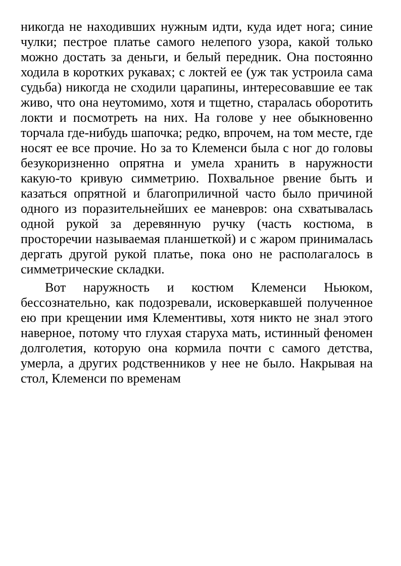никогда не находивших нужным идти, куда идет нога; синие чулки; пестрое платье самого нелепого узора, какой только можно достать за деньги, и белый передник. Она постоянно ходила в коротких рукавах; с локтей ее (уж так устроила сама судьба) никогда не сходили царапины, интересовавшие ее так живо, что она неутомимо, хотя и тщетно, старалась оборотить локти и посмотреть на них. На голове у нее обыкновенно торчала где-нибудь шапочка; редко, впрочем, на том месте, где носят ее все прочие. Но за то Клеменси была с ног до головы безукоризненно опрятна и умела хранить в наружности какую-то кривую симметрию. Похвальное рвение быть и казаться опрятной и благоприличной часто было причиной одного из поразительнейших ее маневров: она схватывалась одной рукой за деревянную ручку (часть костюма, в просторечии называемая планшеткой) и с жаром принималась дергать другой рукой платье, пока оно не располагалось в симметрические складки.
Вот наружность и костюм Клеменси Ньюком, бессознательно, как подозревали, исковеркавшей полученное ею при крещении имя Клементивы, хотя никто не знал этого наверное, потому что глухая старуха мать, истинный феномен долголетия, которую она кормила почти с самого детства, умерла, а других родственников у нее не было. Накрывая на стол, Клеменси по временам